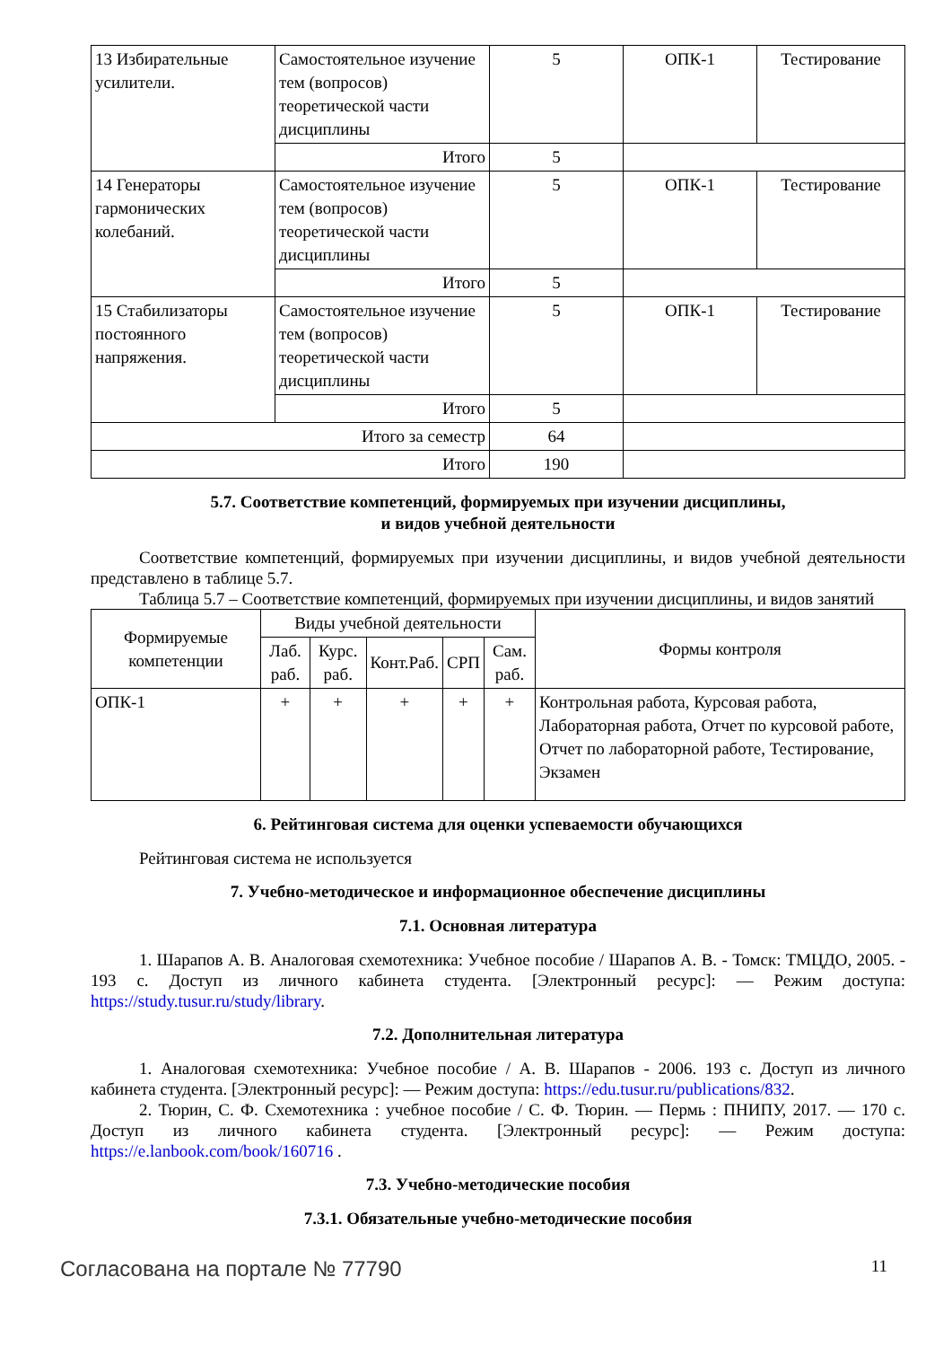| 13 Избирательные усилители. | Самостоятельное изучение тем (вопросов) теоретической части дисциплины | 5 | ОПК-1 | Тестирование |
| | Итого | 5 | | |
| 14 Генераторы гармонических колебаний. | Самостоятельное изучение тем (вопросов) теоретической части дисциплины | 5 | ОПК-1 | Тестирование |
| | Итого | 5 | | |
| 15 Стабилизаторы постоянного напряжения. | Самостоятельное изучение тем (вопросов) теоретической части дисциплины | 5 | ОПК-1 | Тестирование |
| | Итого | 5 | | |
| Итого за семестр | | 64 | | |
| Итого | | 190 | | |
5.7. Соответствие компетенций, формируемых при изучении дисциплины,
и видов учебной деятельности
Соответствие компетенций, формируемых при изучении дисциплины, и видов учебной деятельности представлено в таблице 5.7.
Таблица 5.7 – Соответствие компетенций, формируемых при изучении дисциплины, и видов занятий
| Формируемые компетенции | Виды учебной деятельности | | | | | Формы контроля |
| --- | --- | --- | --- | --- | --- | --- |
| | Лаб. раб. | Курс. раб. | Конт.Раб. | СРП | Сам. раб. | |
| ОПК-1 | + | + | + | + | + | Контрольная работа, Курсовая работа, Лабораторная работа, Отчет по курсовой работе, Отчет по лабораторной работе, Тестирование, Экзамен |
6. Рейтинговая система для оценки успеваемости обучающихся
Рейтинговая система не используется
7. Учебно-методическое и информационное обеспечение дисциплины
7.1. Основная литература
1. Шарапов А. В. Аналоговая схемотехника: Учебное пособие / Шарапов А. В. - Томск: ТМЦДО, 2005. - 193 с. Доступ из личного кабинета студента. [Электронный ресурс]: — Режим доступа: https://study.tusur.ru/study/library.
7.2. Дополнительная литература
1. Аналоговая схемотехника: Учебное пособие / А. В. Шарапов - 2006. 193 с. Доступ из личного кабинета студента. [Электронный ресурс]: — Режим доступа: https://edu.tusur.ru/publications/832.
2. Тюрин, С. Ф. Схемотехника : учебное пособие / С. Ф. Тюрин. — Пермь : ПНИПУ, 2017. — 170 с. Доступ из личного кабинета студента. [Электронный ресурс]: — Режим доступа: https://e.lanbook.com/book/160716 .
7.3. Учебно-методические пособия
7.3.1. Обязательные учебно-методические пособия
Согласована на портале № 77790 11